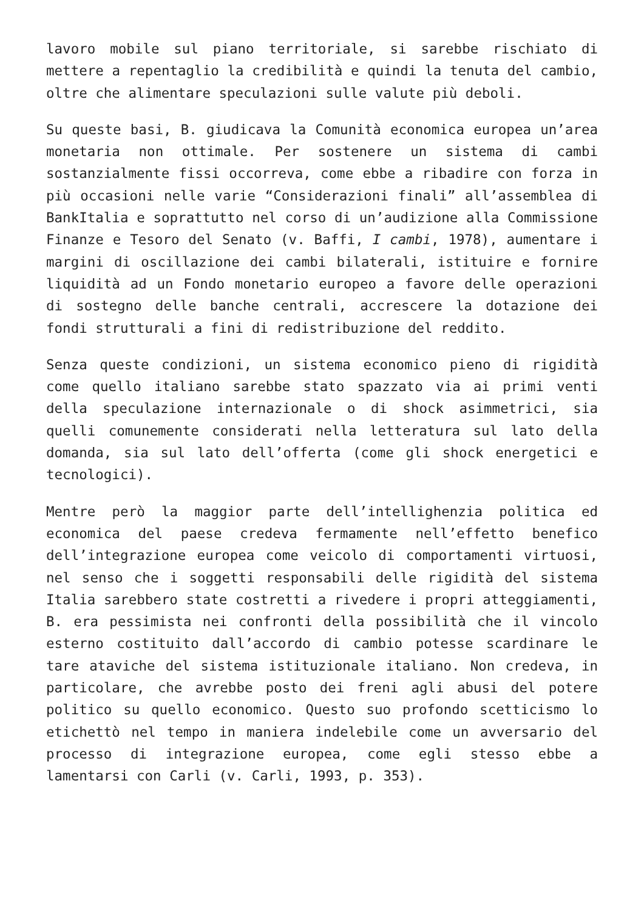lavoro mobile sul piano territoriale, si sarebbe rischiato di mettere a repentaglio la credibilità e quindi la tenuta del cambio, oltre che alimentare speculazioni sulle valute più deboli.
Su queste basi, B. giudicava la Comunità economica europea un’area monetaria non ottimale. Per sostenere un sistema di cambi sostanzialmente fissi occorreva, come ebbe a ribadire con forza in più occasioni nelle varie “Considerazioni finali” all’assemblea di BankItalia e soprattutto nel corso di un’audizione alla Commissione Finanze e Tesoro del Senato (v. Baffi, I cambi, 1978), aumentare i margini di oscillazione dei cambi bilaterali, istituire e fornire liquidità ad un Fondo monetario europeo a favore delle operazioni di sostegno delle banche centrali, accrescere la dotazione dei fondi strutturali a fini di redistribuzione del reddito.
Senza queste condizioni, un sistema economico pieno di rigidità come quello italiano sarebbe stato spazzato via ai primi venti della speculazione internazionale o di shock asimmetrici, sia quelli comunemente considerati nella letteratura sul lato della domanda, sia sul lato dell’offerta (come gli shock energetici e tecnologici).
Mentre però la maggior parte dell’intellighenzia politica ed economica del paese credeva fermamente nell’effetto benefico dell’integrazione europea come veicolo di comportamenti virtuosi, nel senso che i soggetti responsabili delle rigidità del sistema Italia sarebbero state costretti a rivedere i propri atteggiamenti, B. era pessimista nei confronti della possibilità che il vincolo esterno costituito dall’accordo di cambio potesse scardinare le tare ataviche del sistema istituzionale italiano. Non credeva, in particolare, che avrebbe posto dei freni agli abusi del potere politico su quello economico. Questo suo profondo scetticismo lo etichettò nel tempo in maniera indelebile come un avversario del processo di integrazione europea, come egli stesso ebbe a lamentarsi con Carli (v. Carli, 1993, p. 353).